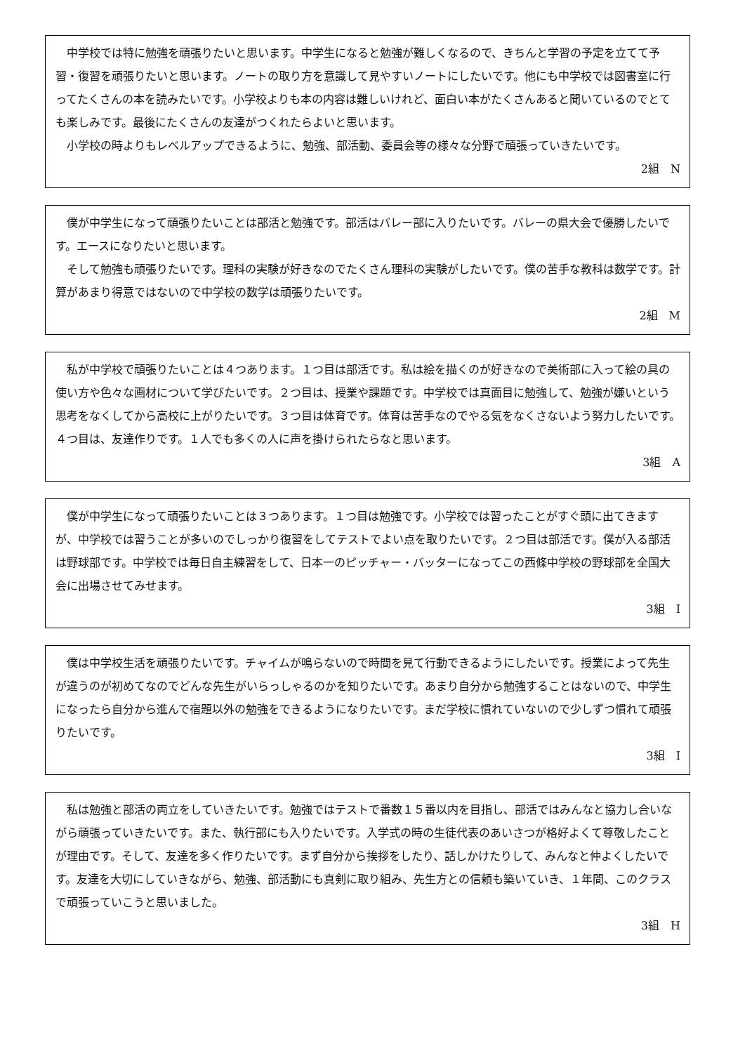中学校では特に勉強を頑張りたいと思います。中学生になると勉強が難しくなるので、きちんと学習の予定を立てて予習・復習を頑張りたいと思います。ノートの取り方を意識して見やすいノートにしたいです。他にも中学校では図書室に行ってたくさんの本を読みたいです。小学校よりも本の内容は難しいけれど、面白い本がたくさんあると聞いているのでとても楽しみです。最後にたくさんの友達がつくれたらよいと思います。
小学校の時よりもレベルアップできるように、勉強、部活動、委員会等の様々な分野で頑張っていきたいです。
2組　N
僕が中学生になって頑張りたいことは部活と勉強です。部活はバレー部に入りたいです。バレーの県大会で優勝したいです。エースになりたいと思います。
そして勉強も頑張りたいです。理科の実験が好きなのでたくさん理科の実験がしたいです。僕の苦手な教科は数学です。計算があまり得意ではないので中学校の数学は頑張りたいです。
2組　M
私が中学校で頑張りたいことは４つあります。１つ目は部活です。私は絵を描くのが好きなので美術部に入って絵の具の使い方や色々な画材について学びたいです。２つ目は、授業や課題です。中学校では真面目に勉強して、勉強が嫌いという思考をなくしてから高校に上がりたいです。３つ目は体育です。体育は苦手なのでやる気をなくさないよう努力したいです。４つ目は、友達作りです。１人でも多くの人に声を掛けられたらなと思います。
3組　A
僕が中学生になって頑張りたいことは３つあります。１つ目は勉強です。小学校では習ったことがすぐ頭に出てきますが、中学校では習うことが多いのでしっかり復習をしてテストでよい点を取りたいです。２つ目は部活です。僕が入る部活は野球部です。中学校では毎日自主練習をして、日本一のピッチャー・バッターになってこの西條中学校の野球部を全国大会に出場させてみせます。
3組　I
僕は中学校生活を頑張りたいです。チャイムが鳴らないので時間を見て行動できるようにしたいです。授業によって先生が違うのが初めてなのでどんな先生がいらっしゃるのかを知りたいです。あまり自分から勉強することはないので、中学生になったら自分から進んで宿題以外の勉強をできるようになりたいです。まだ学校に慣れていないので少しずつ慣れて頑張りたいです。
3組　I
私は勉強と部活の両立をしていきたいです。勉強ではテストで番数１５番以内を目指し、部活ではみんなと協力し合いながら頑張っていきたいです。また、執行部にも入りたいです。入学式の時の生徒代表のあいさつが格好よくて尊敬したことが理由です。そして、友達を多く作りたいです。まず自分から挨拶をしたり、話しかけたりして、みんなと仲よくしたいです。友達を大切にしていきながら、勉強、部活動にも真剣に取り組み、先生方との信頼も築いていき、１年間、このクラスで頑張っていこうと思いました。
3組　H